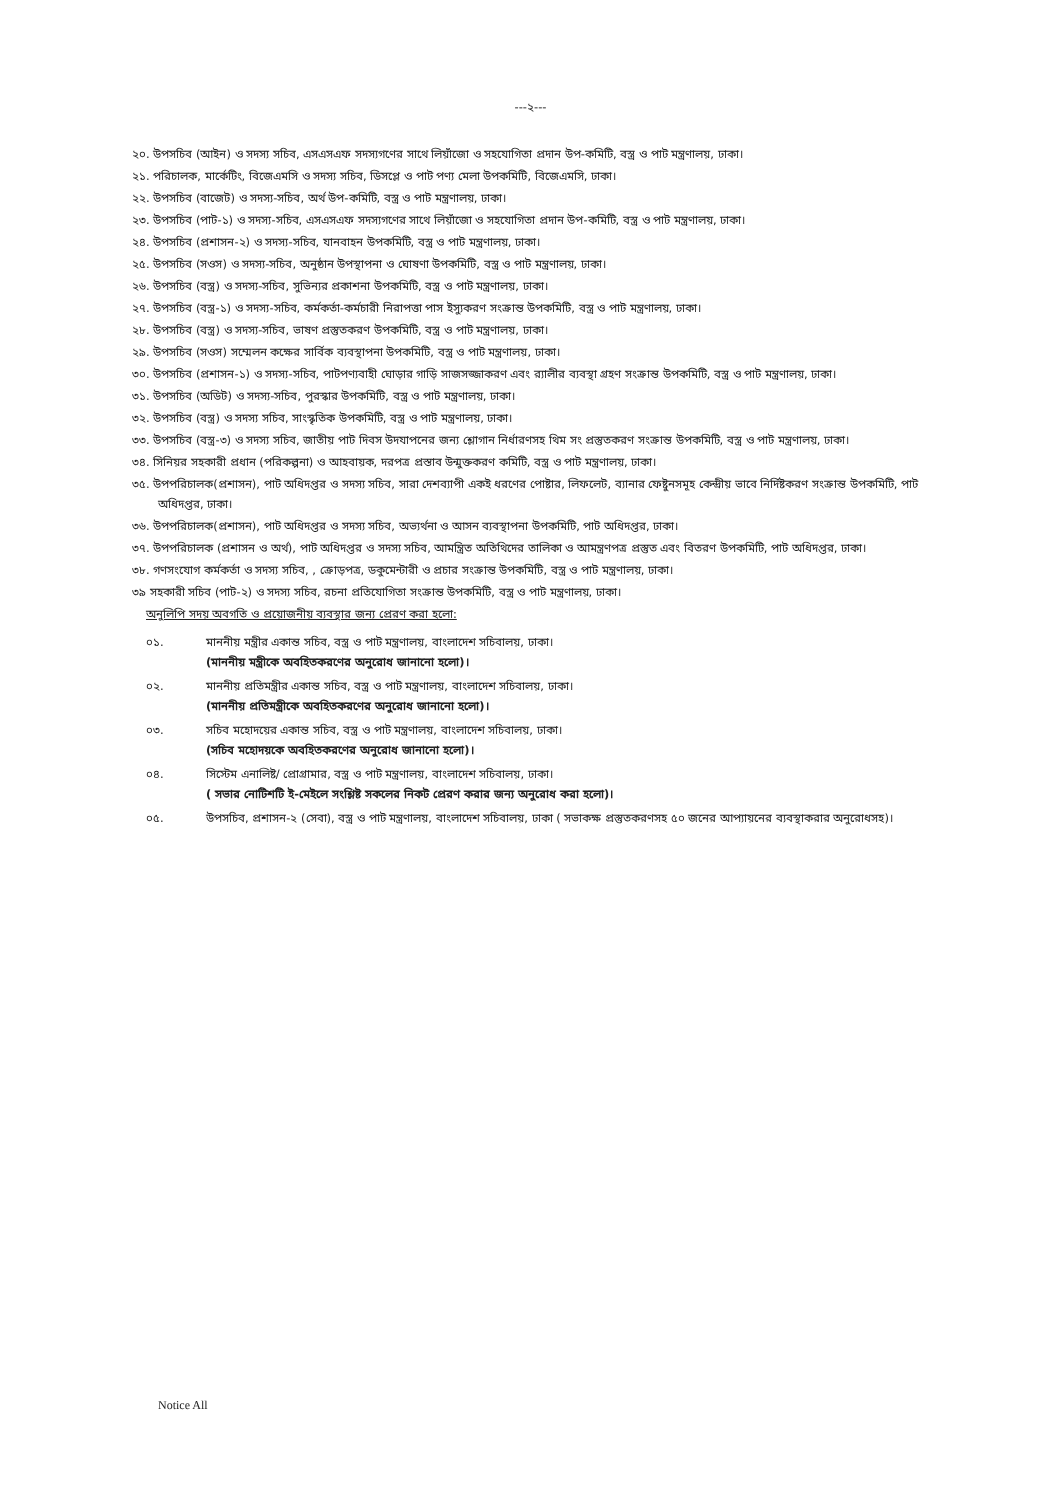---২---
২০. উপসচিব (আইন) ও সদস্য সচিব, এসএসএফ সদস্যগণের সাথে লিয়াঁজো ও সহযোগিতা প্রদান উপ-কমিটি, বস্ত্র ও পাট মন্ত্রণালয়, ঢাকা।
২১. পরিচালক, মার্কেটিং, বিজেএমসি ও সদস্য সচিব, ডিসপ্লে ও পাট পণ্য মেলা উপকমিটি, বিজেএমসি, ঢাকা।
২২. উপসচিব (বাজেট) ও সদস্য-সচিব, অর্থ উপ-কমিটি, বস্ত্র ও পাট মন্ত্রণালয়, ঢাকা।
২৩. উপসচিব (পাট-১) ও সদস্য-সচিব, এসএসএফ সদস্যগণের সাথে লিয়াঁজো ও সহযোগিতা প্রদান উপ-কমিটি, বস্ত্র ও পাট মন্ত্রণালয়, ঢাকা।
২৪. উপসচিব (প্রশাসন-২) ও সদস্য-সচিব, যানবাহন উপকমিটি, বস্ত্র ও পাট মন্ত্রণালয়, ঢাকা।
২৫. উপসচিব (সওস) ও সদস্য-সচিব, অনুষ্ঠান উপস্থাপনা ও ঘোষণা উপকমিটি, বস্ত্র ও পাট মন্ত্রণালয়, ঢাকা।
২৬. উপসচিব (বস্ত্র) ও সদস্য-সচিব, সুভিন্যর প্রকাশনা উপকমিটি, বস্ত্র ও পাট মন্ত্রণালয়, ঢাকা।
২৭. উপসচিব (বস্ত্র-১) ও সদস্য-সচিব, কর্মকর্তা-কর্মচারী নিরাপত্তা পাস ইস্যুকরণ সংক্রান্ত উপকমিটি, বস্ত্র ও পাট মন্ত্রণালয়, ঢাকা।
২৮. উপসচিব (বস্ত্র) ও সদস্য-সচিব, ভাষণ প্রস্তুতকরণ উপকমিটি, বস্ত্র ও পাট মন্ত্রণালয়, ঢাকা।
২৯. উপসচিব (সওস) সম্মেলন কক্ষের সার্বিক ব্যবস্থাপনা উপকমিটি, বস্ত্র ও পাট মন্ত্রণালয়, ঢাকা।
৩০. উপসচিব (প্রশাসন-১) ও সদস্য-সচিব, পাটপণ্যবাহী ঘোড়ার গাড়ি সাজসজ্জাকরণ এবং র‍্যালীর ব্যবস্থা গ্রহণ সংক্রান্ত উপকমিটি, বস্ত্র ও পাট মন্ত্রণালয়, ঢাকা।
৩১. উপসচিব (অডিট) ও সদস্য-সচিব, পুরস্কার উপকমিটি, বস্ত্র ও পাট মন্ত্রণালয়, ঢাকা।
৩২. উপসচিব (বস্ত্র) ও সদস্য সচিব, সাংস্কৃতিক উপকমিটি, বস্ত্র ও পাট মন্ত্রণালয়, ঢাকা।
৩৩. উপসচিব (বস্ত্র-৩) ও সদস্য সচিব, জাতীয় পাট দিবস উদযাপনের জন্য শ্লোগান নির্ধারণসহ থিম সং প্রস্তুতকরণ সংক্রান্ত উপকমিটি, বস্ত্র ও পাট মন্ত্রণালয়, ঢাকা।
৩৪. সিনিয়র সহকারী প্রধান (পরিকল্পনা) ও আহবায়ক, দরপত্র প্রস্তাব উন্মুক্তকরণ কমিটি, বস্ত্র ও পাট মন্ত্রণালয়, ঢাকা।
৩৫. উপপরিচালক(প্রশাসন), পাট অধিদপ্তর ও সদস্য সচিব, সারা দেশব্যাপী একই ধরণের পোষ্টার, লিফলেট, ব্যানার ফেষ্টুনসমূহ কেন্দ্রীয় ভাবে নির্দিষ্টকরণ সংক্রান্ত উপকমিটি, পাট অধিদপ্তর, ঢাকা।
৩৬. উপপরিচালক(প্রশাসন), পাট অধিদপ্তর ও সদস্য সচিব, অভ্যর্থনা ও আসন ব্যবস্থাপনা উপকমিটি, পাট অধিদপ্তর, ঢাকা।
৩৭. উপপরিচালক (প্রশাসন ও অর্থ), পাট অধিদপ্তর ও সদস্য সচিব, আমন্ত্রিত অতিথিদের তালিকা ও আমন্ত্রণপত্র প্রস্তুত এবং বিতরণ উপকমিটি, পাট অধিদপ্তর, ঢাকা।
৩৮. গণসংযোগ কর্মকর্তা ও সদস্য সচিব, , ক্রোড়পত্র, ডকুমেন্টারী ও প্রচার সংক্রান্ত উপকমিটি, বস্ত্র ও পাট মন্ত্রণালয়, ঢাকা।
৩৯ সহকারী সচিব (পাট-২) ও সদস্য সচিব, রচনা প্রতিযোগিতা সংক্রান্ত উপকমিটি, বস্ত্র ও পাট মন্ত্রণালয়, ঢাকা।
অনুলিপি সদয় অবগতি ও প্রয়োজনীয় ব্যবস্থার জন্য প্রেরণ করা হলো:
০১. মাননীয় মন্ত্রীর একান্ত সচিব, বস্ত্র ও পাট মন্ত্রণালয়, বাংলাদেশ সচিবালয়, ঢাকা।
(মাননীয় মন্ত্রীকে অবহিতকরণের অনুরোধ জানানো হলো)।
০২. মাননীয় প্রতিমন্ত্রীর একান্ত সচিব, বস্ত্র ও পাট মন্ত্রণালয়, বাংলাদেশ সচিবালয়, ঢাকা।
(মাননীয় প্রতিমন্ত্রীকে অবহিতকরণের অনুরোধ জানানো হলো)।
০৩. সচিব মহোদয়ের একান্ত সচিব, বস্ত্র ও পাট মন্ত্রণালয়, বাংলাদেশ সচিবালয়, ঢাকা।
(সচিব মহোদয়কে অবহিতকরণের অনুরোধ জানানো হলো)।
০৪. সিস্টেম এনালিষ্ট/ প্রোগ্রামার, বস্ত্র ও পাট মন্ত্রণালয়, বাংলাদেশ সচিবালয়, ঢাকা।
( সভার নোটিশটি ই-মেইলে সংশ্লিষ্ট সকলের নিকট প্রেরণ করার জন্য অনুরোধ করা হলো)।
০৫. উপসচিব, প্রশাসন-২ (সেবা), বস্ত্র ও পাট মন্ত্রণালয়, বাংলাদেশ সচিবালয়, ঢাকা ( সভাকক্ষ প্রস্তুতকরণসহ ৫০ জনের আপ্যায়নের ব্যবস্থাকরার অনুরোধসহ)।
Notice All